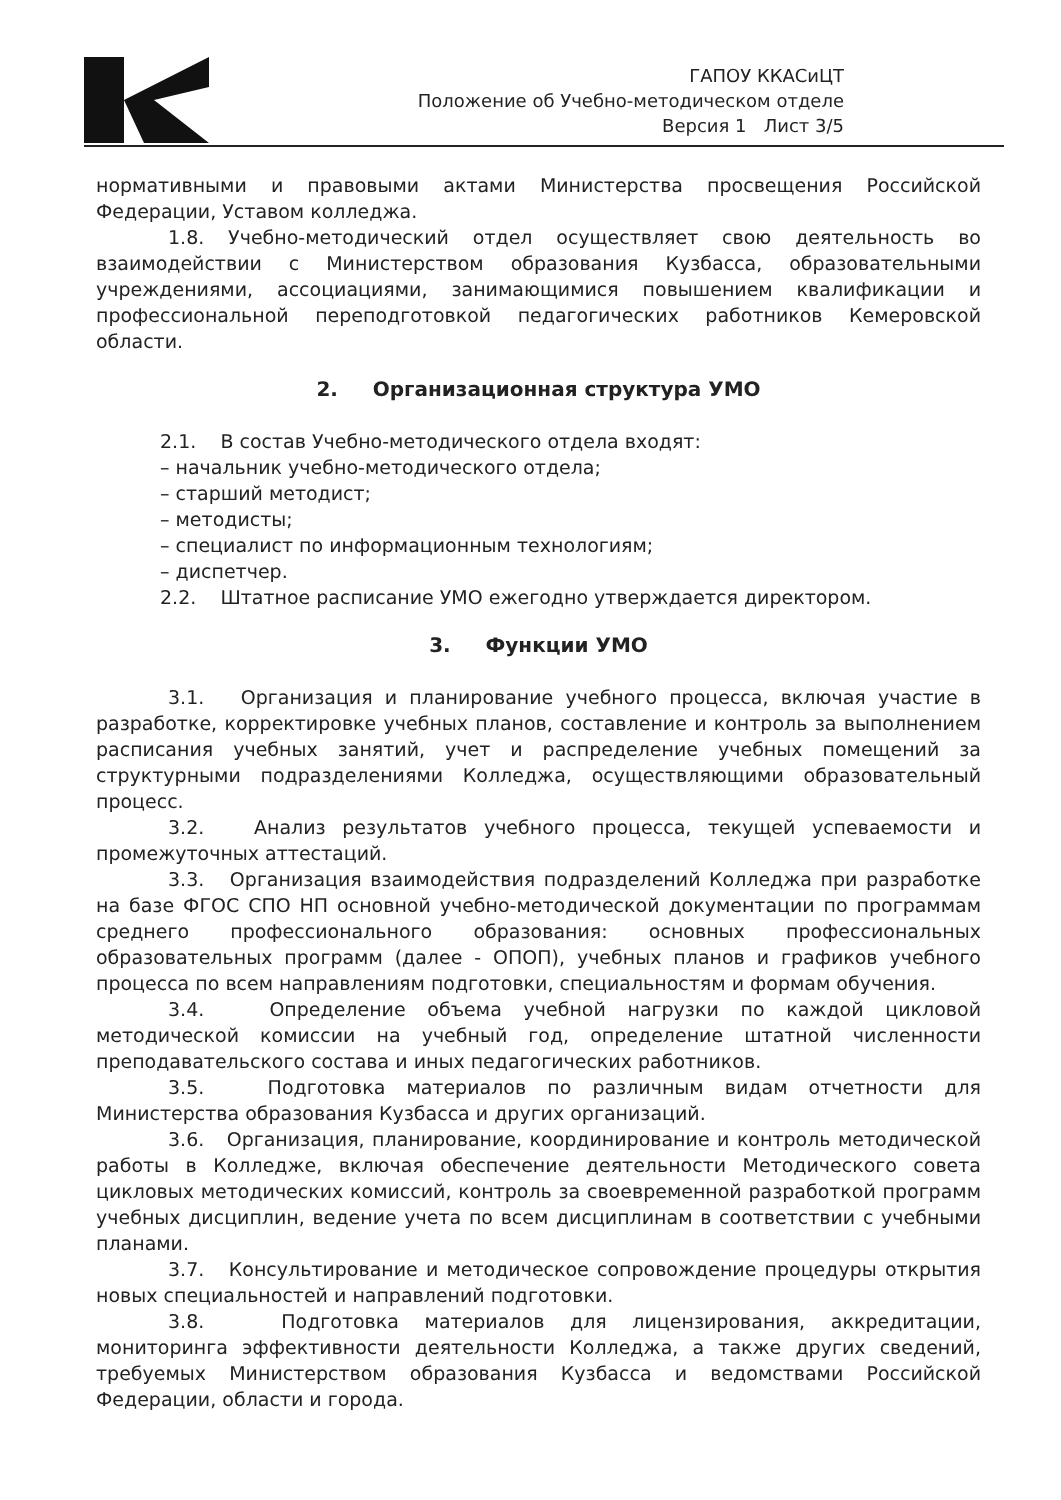ГАПОУ ККАСиЦТ
Положение об Учебно-методическом отделе
Версия 1 Лист 3/5
нормативными и правовыми актами Министерства просвещения Российской Федерации, Уставом колледжа.
1.8. Учебно-методический отдел осуществляет свою деятельность во взаимодействии с Министерством образования Кузбасса, образовательными учреждениями, ассоциациями, занимающимися повышением квалификации и профессиональной переподготовкой педагогических работников Кемеровской области.
2. Организационная структура УМО
2.1. В состав Учебно-методического отдела входят:
– начальник учебно-методического отдела;
– старший методист;
– методисты;
– специалист по информационным технологиям;
– диспетчер.
2.2. Штатное расписание УМО ежегодно утверждается директором.
3. Функции УМО
3.1. Организация и планирование учебного процесса, включая участие в разработке, корректировке учебных планов, составление и контроль за выполнением расписания учебных занятий, учет и распределение учебных помещений за структурными подразделениями Колледжа, осуществляющими образовательный процесс.
3.2. Анализ результатов учебного процесса, текущей успеваемости и промежуточных аттестаций.
3.3. Организация взаимодействия подразделений Колледжа при разработке на базе ФГОС СПО НП основной учебно-методической документации по программам среднего профессионального образования: основных профессиональных образовательных программ (далее - ОПОП), учебных планов и графиков учебного процесса по всем направлениям подготовки, специальностям и формам обучения.
3.4. Определение объема учебной нагрузки по каждой цикловой методической комиссии на учебный год, определение штатной численности преподавательского состава и иных педагогических работников.
3.5. Подготовка материалов по различным видам отчетности для Министерства образования Кузбасса и других организаций.
3.6. Организация, планирование, координирование и контроль методической работы в Колледже, включая обеспечение деятельности Методического совета цикловых методических комиссий, контроль за своевременной разработкой программ учебных дисциплин, ведение учета по всем дисциплинам в соответствии с учебными планами.
3.7. Консультирование и методическое сопровождение процедуры открытия новых специальностей и направлений подготовки.
3.8. Подготовка материалов для лицензирования, аккредитации, мониторинга эффективности деятельности Колледжа, а также других сведений, требуемых Министерством образования Кузбасса и ведомствами Российской Федерации, области и города.